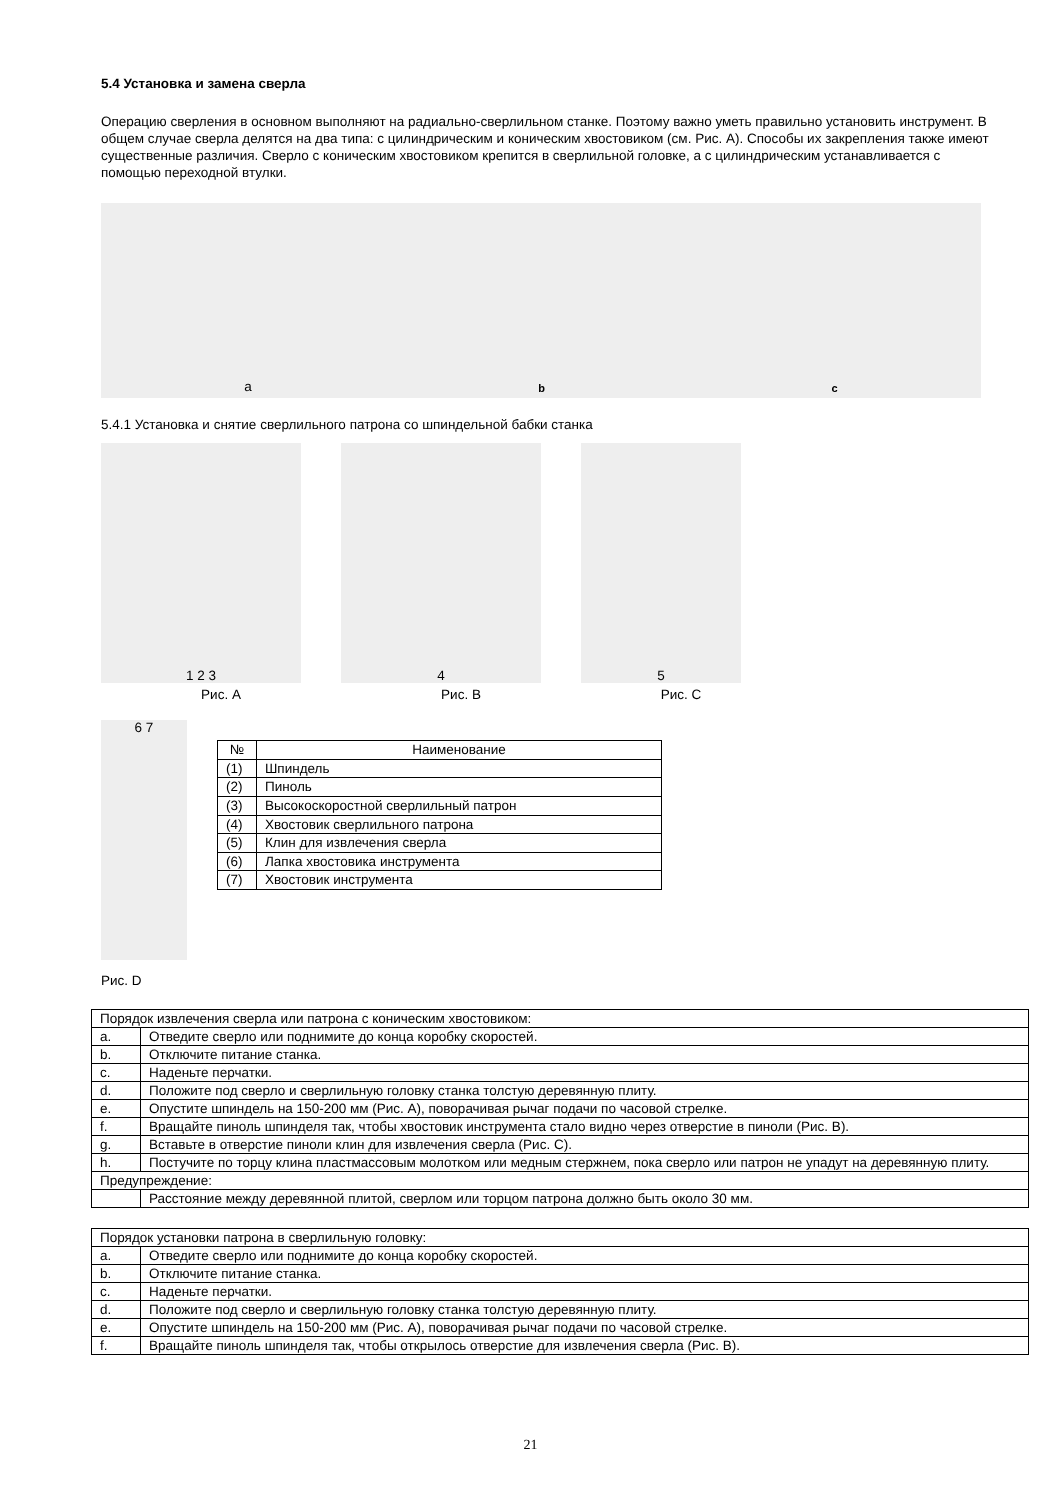5.4 Установка и замена сверла
Операцию сверления в основном выполняют на радиально-сверлильном станке. Поэтому важно уметь правильно установить инструмент. В общем случае сверла делятся на два типа: с цилиндрическим и коническим хвостовиком (см. Рис. А). Способы их закрепления также имеют существенные различия. Сверло с коническим хвостовиком крепится в сверлильной головке, а с цилиндрическим устанавливается с помощью переходной втулки.
a b c
5.4.1 Установка и снятие сверлильного патрона со шпиндельной бабки станка
1 2 3 4 5
Рис. A Рис. B Рис. C
6 7
| № | Наименование |
| --- | --- |
| (1) | Шпиндель |
| (2) | Пиноль |
| (3) | Высокоскоростной сверлильный патрон |
| (4) | Хвостовик сверлильного патрона |
| (5) | Клин для извлечения сверла |
| (6) | Лапка хвостовика инструмента |
| (7) | Хвостовик инструмента |
Рис. D
| Порядок извлечения сверла или патрона с коническим хвостовиком: | |
| a. | Отведите сверло или поднимите до конца коробку скоростей. |
| b. | Отключите питание станка. |
| c. | Наденьте перчатки. |
| d. | Положите под сверло и сверлильную головку станка толстую деревянную плиту. |
| e. | Опустите шпиндель на 150-200 мм (Рис. A), поворачивая рычаг подачи по часовой стрелке. |
| f. | Вращайте пиноль шпинделя так, чтобы хвостовик инструмента стало видно через отверстие в пиноли (Рис. B). |
| g. | Вставьте в отверстие пиноли клин для извлечения сверла (Рис. C). |
| h. | Постучите по торцу клина пластмассовым молотком или медным стержнем, пока сверло или патрон не упадут на деревянную плиту. |
| Предупреждение: | |
| | Расстояние между деревянной плитой, сверлом или торцом патрона должно быть около 30 мм. |
| Порядок установки патрона в сверлильную головку: | |
| a. | Отведите сверло или поднимите до конца коробку скоростей. |
| b. | Отключите питание станка. |
| c. | Наденьте перчатки. |
| d. | Положите под сверло и сверлильную головку станка толстую деревянную плиту. |
| e. | Опустите шпиндель на 150-200 мм (Рис. A), поворачивая рычаг подачи по часовой стрелке. |
| f. | Вращайте пиноль шпинделя так, чтобы открылось отверстие для извлечения сверла (Рис. B). |
21